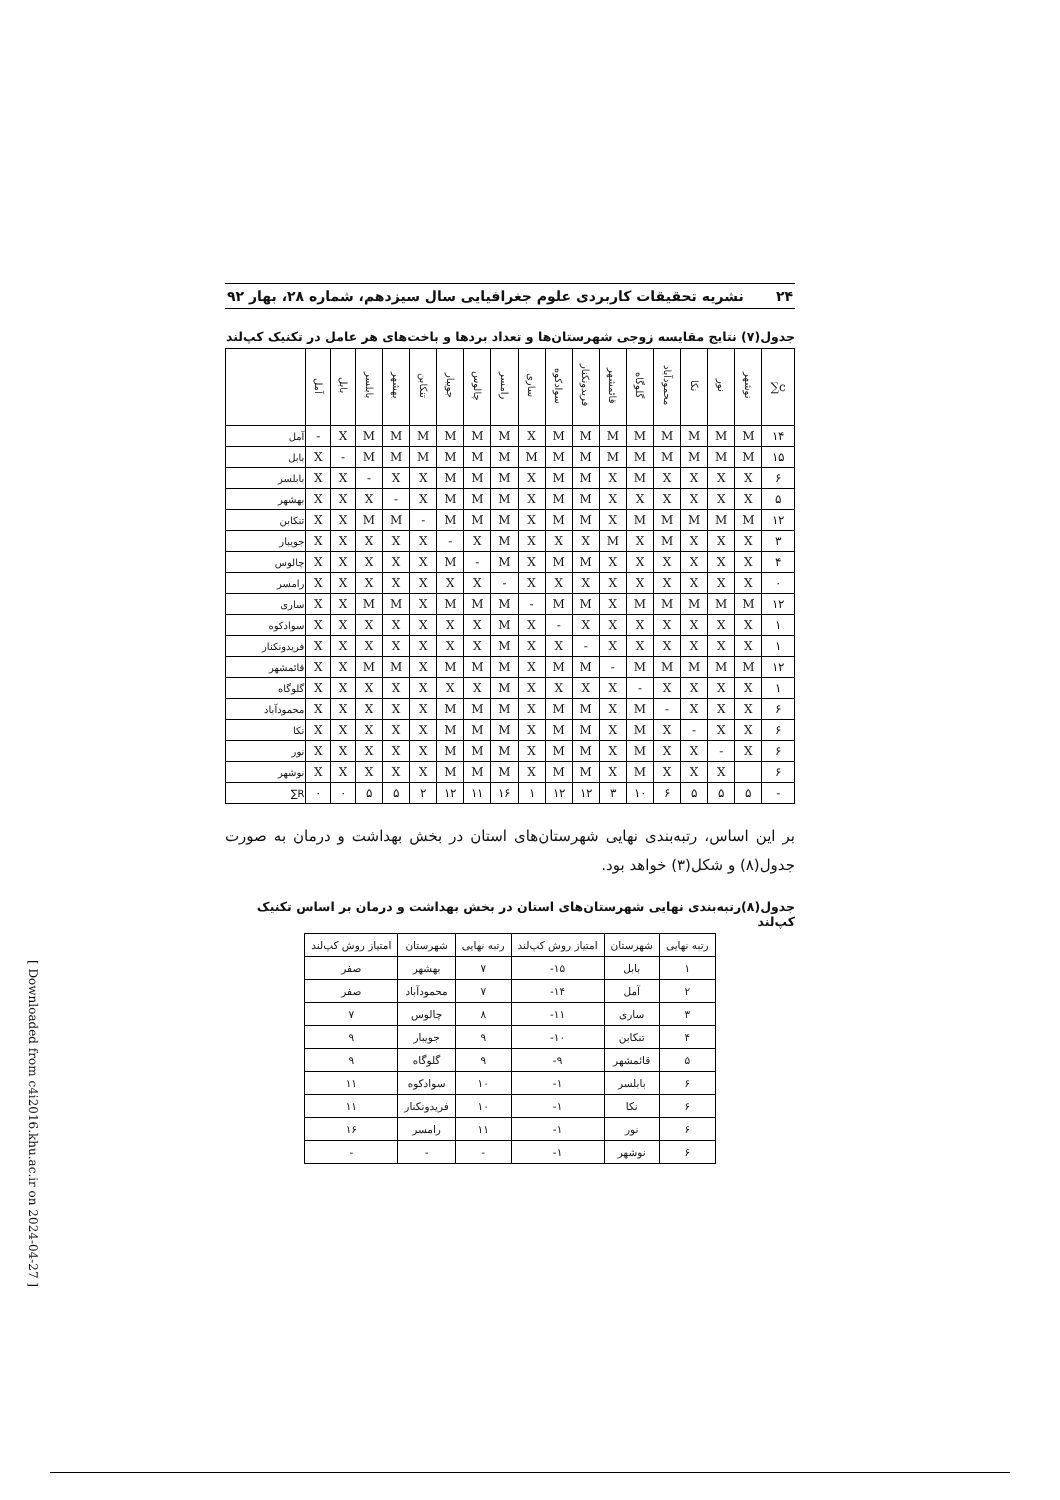[ Downloaded from c4i2016.khu.ac.ir on 2024-04-27 ]
۲۴ نشریه تحقیقات کاربردی علوم جغرافیایی سال سیزدهم، شماره ۲۸، بهار ۹۲
جدول(۷) نتایج مقایسه زوجی شهرستان‌ها و تعداد بردها و باخت‌های هر عامل در تکنیک کپ‌لند
| | آمل | بابل | بابلسر | بهشهر | تنکابن | جویبار | چالوس | رامسر | ساری | سوادکوه | فریدونکنار | قائمشهر | گلوگاه | محمودآباد | نکا | نور | نوشهر | ∑c |
| --- | --- | --- | --- | --- | --- | --- | --- | --- | --- | --- | --- | --- | --- | --- | --- | --- | --- | --- |
| آمل | - | X | M | M | M | M | M | M | X | M | M | M | M | M | M | M | M | ۱۴ |
| بابل | X | - | M | M | M | M | M | M | M | M | M | M | M | M | M | M | M | ۱۵ |
| بابلسر | X | X | - | X | X | M | M | M | X | M | M | X | M | X | X | X | X | ۶ |
| بهشهر | X | X | X | - | X | M | M | M | X | M | M | X | X | X | X | X | X | ۵ |
| تنکابن | X | X | M | M | - | M | M | M | X | M | M | X | M | M | M | M | M | ۱۲ |
| جویبار | X | X | X | X | X | - | X | M | X | X | X | M | X | M | X | X | X | ۳ |
| چالوس | X | X | X | X | X | M | - | M | X | M | M | X | X | X | X | X | X | ۴ |
| رامسر | X | X | X | X | X | X | X | - | X | X | X | X | X | X | X | X | X | ۰ |
| ساری | X | X | M | M | X | M | M | M | - | M | M | X | M | M | M | M | M | ۱۲ |
| سوادکوه | X | X | X | X | X | X | X | M | X | - | X | X | X | X | X | X | X | ۱ |
| فریدونکنار | X | X | X | X | X | X | X | M | X | X | - | X | X | X | X | X | X | ۱ |
| قائمشهر | X | X | M | M | X | M | M | M | X | M | M | - | M | M | M | M | M | ۱۲ |
| گلوگاه | X | X | X | X | X | X | X | M | X | X | X | X | - | X | X | X | X | ۱ |
| محمودآباد | X | X | X | X | X | M | M | M | X | M | M | X | M | - | X | X | X | ۶ |
| نکا | X | X | X | X | X | M | M | M | X | M | M | X | M | X | - | X | X | ۶ |
| نور | X | X | X | X | X | M | M | M | X | M | M | X | M | X | X | - | X | ۶ |
| نوشهر | X | X | X | X | X | M | M | M | X | M | M | X | M | X | X | X | | ۶ |
| ∑R | ۰ | ۰ | ۵ | ۵ | ۲ | ۱۲ | ۱۱ | ۱۶ | ۱ | ۱۲ | ۱۲ | ۳ | ۱۰ | ۶ | ۵ | ۵ | ۵ | - |
بر این اساس، رتبه‌بندی نهایی شهرستان‌های استان در بخش بهداشت و درمان به صورت جدول(۸) و شکل(۳) خواهد بود.
جدول(۸)رتبه‌بندی نهایی شهرستان‌های استان در بخش بهداشت و درمان بر اساس تکنیک کپ‌لند
| رتبه نهایی | شهرستان | امتیاز روش کپ‌لند | رتبه نهایی | شهرستان | امتیاز روش کپ‌لند |
| --- | --- | --- | --- | --- | --- |
| ۱ | بابل | ۱۵- | ۷ | بهشهر | صفر |
| ۲ | آمل | ۱۴- | ۷ | محمودآباد | صفر |
| ۳ | ساری | ۱۱- | ۸ | چالوس | ۷ |
| ۴ | تنکابن | ۱۰- | ۹ | جویبار | ۹ |
| ۵ | قائمشهر | ۹- | ۹ | گلوگاه | ۹ |
| ۶ | بابلسر | ۱- | ۱۰ | سوادکوه | ۱۱ |
| ۶ | نکا | ۱- | ۱۰ | فریدونکنار | ۱۱ |
| ۶ | نور | ۱- | ۱۱ | رامسر | ۱۶ |
| ۶ | نوشهر | ۱- | - | - | - |